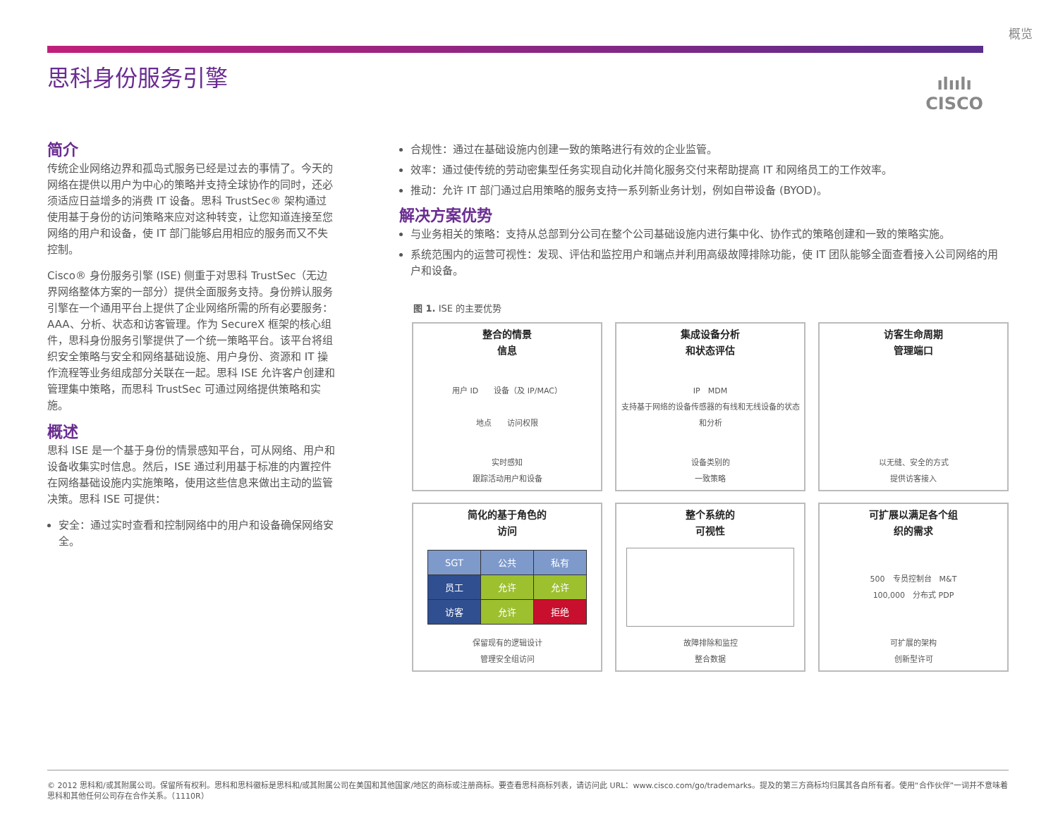概览
思科身份服务引擎
ılıılı
CISCO
简介
传统企业网络边界和孤岛式服务已经是过去的事情了。今天的网络在提供以用户为中心的策略并支持全球协作的同时，还必须适应日益增多的消费 IT 设备。思科 TrustSec® 架构通过使用基于身份的访问策略来应对这种转变，让您知道连接至您网络的用户和设备，使 IT 部门能够启用相应的服务而又不失控制。
Cisco® 身份服务引擎 (ISE) 侧重于对思科 TrustSec（无边界网络整体方案的一部分）提供全面服务支持。身份辨认服务引擎在一个通用平台上提供了企业网络所需的所有必要服务：AAA、分析、状态和访客管理。作为 SecureX 框架的核心组件，思科身份服务引擎提供了一个统一策略平台。该平台将组织安全策略与安全和网络基础设施、用户身份、资源和 IT 操作流程等业务组成部分关联在一起。思科 ISE 允许客户创建和管理集中策略，而思科 TrustSec 可通过网络提供策略和实施。
概述
思科 ISE 是一个基于身份的情景感知平台，可从网络、用户和设备收集实时信息。然后，ISE 通过利用基于标准的内置控件在网络基础设施内实施策略，使用这些信息来做出主动的监管决策。思科 ISE 可提供：
安全：通过实时查看和控制网络中的用户和设备确保网络安全。
合规性：通过在基础设施内创建一致的策略进行有效的企业监管。
效率：通过使传统的劳动密集型任务实现自动化并简化服务交付来帮助提高 IT 和网络员工的工作效率。
推动：允许 IT 部门通过启用策略的服务支持一系列新业务计划，例如自带设备 (BYOD)。
解决方案优势
与业务相关的策略：支持从总部到分公司在整个公司基础设施内进行集中化、协作式的策略创建和一致的策略实施。
系统范围内的运营可视性：发现、评估和监控用户和端点并利用高级故障排除功能，使 IT 团队能够全面查看接入公司网络的用户和设备。
图 1. ISE 的主要优势
整合的情景
信息
用户 ID　　设备（及 IP/MAC）
地点　　访问权限
实时感知
跟踪活动用户和设备
集成设备分析
和状态评估
IP　MDM
支持基于网络的设备传感器的有线和无线设备的状态和分析
设备类别的
一致策略
访客生命周期
管理端口
以无缝、安全的方式
提供访客接入
简化的基于角色的
访问
| SGT | 公共 | 私有 |
| --- | --- | --- |
| 员工 | 允许 | 允许 |
| 访客 | 允许 | 拒绝 |
保留现有的逻辑设计
管理安全组访问
整个系统的
可视性
故障排除和监控
整合数据
可扩展以满足各个组
织的需求
500　专员控制台　M&T
100,000　分布式 PDP
可扩展的架构
创新型许可
© 2012 思科和/或其附属公司。保留所有权利。思科和思科徽标是思科和/或其附属公司在美国和其他国家/地区的商标或注册商标。要查看思科商标列表，请访问此 URL：www.cisco.com/go/trademarks。提及的第三方商标均归属其各自所有者。使用“合作伙伴”一词并不意味着思科和其他任何公司存在合作关系。（1110R）